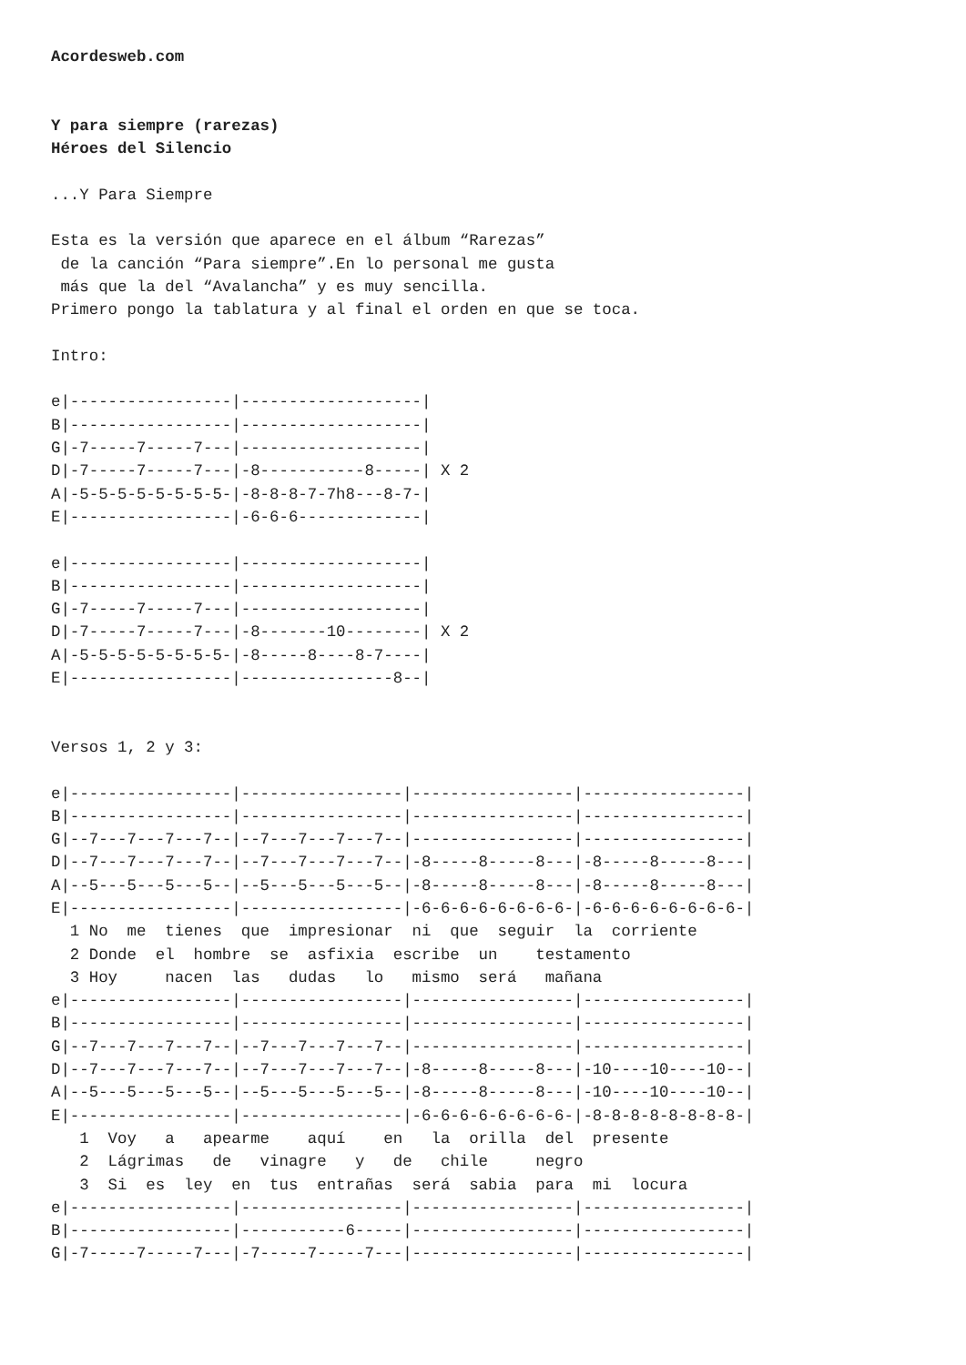Acordesweb.com


Y para siempre (rarezas)
Héroes del Silencio

...Y Para Siempre

Esta es la versión que aparece en el álbum “Rarezas”
 de la canción “Para siempre”.En lo personal me gusta
 más que la del “Avalancha” y es muy sencilla.
Primero pongo la tablatura y al final el orden en que se toca.

Intro:

e|-----------------|-------------------|
B|-----------------|-------------------|
G|-7-----7-----7---|-------------------|
D|-7-----7-----7---|-8-----------8-----| X 2
A|-5-5-5-5-5-5-5-5-|-8-8-8-7-7h8---8-7-|
E|-----------------|-6-6-6-------------|

e|-----------------|-------------------|
B|-----------------|-------------------|
G|-7-----7-----7---|-------------------|
D|-7-----7-----7---|-8-------10--------| X 2
A|-5-5-5-5-5-5-5-5-|-8-----8----8-7----|
E|-----------------|----------------8--|


Versos 1, 2 y 3:

e|-----------------|-----------------|-----------------|-----------------|
B|-----------------|-----------------|-----------------|-----------------|
G|--7---7---7---7--|--7---7---7---7--|-----------------|-----------------|
D|--7---7---7---7--|--7---7---7---7--|-8-----8-----8---|-8-----8-----8---|
A|--5---5---5---5--|--5---5---5---5--|-8-----8-----8---|-8-----8-----8---|
E|-----------------|-----------------|-6-6-6-6-6-6-6-6-|-6-6-6-6-6-6-6-6-|
  1 No  me  tienes  que  impresionar  ni  que  seguir  la  corriente
  2 Donde  el  hombre  se  asfixia  escribe  un    testamento
  3 Hoy     nacen  las   dudas   lo   mismo  será   mañana
e|-----------------|-----------------|-----------------|-----------------|
B|-----------------|-----------------|-----------------|-----------------|
G|--7---7---7---7--|--7---7---7---7--|-----------------|-----------------|
D|--7---7---7---7--|--7---7---7---7--|-8-----8-----8---|-10----10----10--|
A|--5---5---5---5--|--5---5---5---5--|-8-----8-----8---|-10----10----10--|
E|-----------------|-----------------|-6-6-6-6-6-6-6-6-|-8-8-8-8-8-8-8-8-|
   1  Voy   a   apearme    aquí    en   la  orilla  del  presente
   2  Lágrimas   de   vinagre   y   de   chile     negro
   3  Si  es  ley  en  tus  entrañas  será  sabia  para  mi  locura
e|-----------------|-----------------|-----------------|-----------------|
B|-----------------|-----------6-----|-----------------|-----------------|
G|-7-----7-----7---|-7-----7-----7---|-----------------|-----------------|